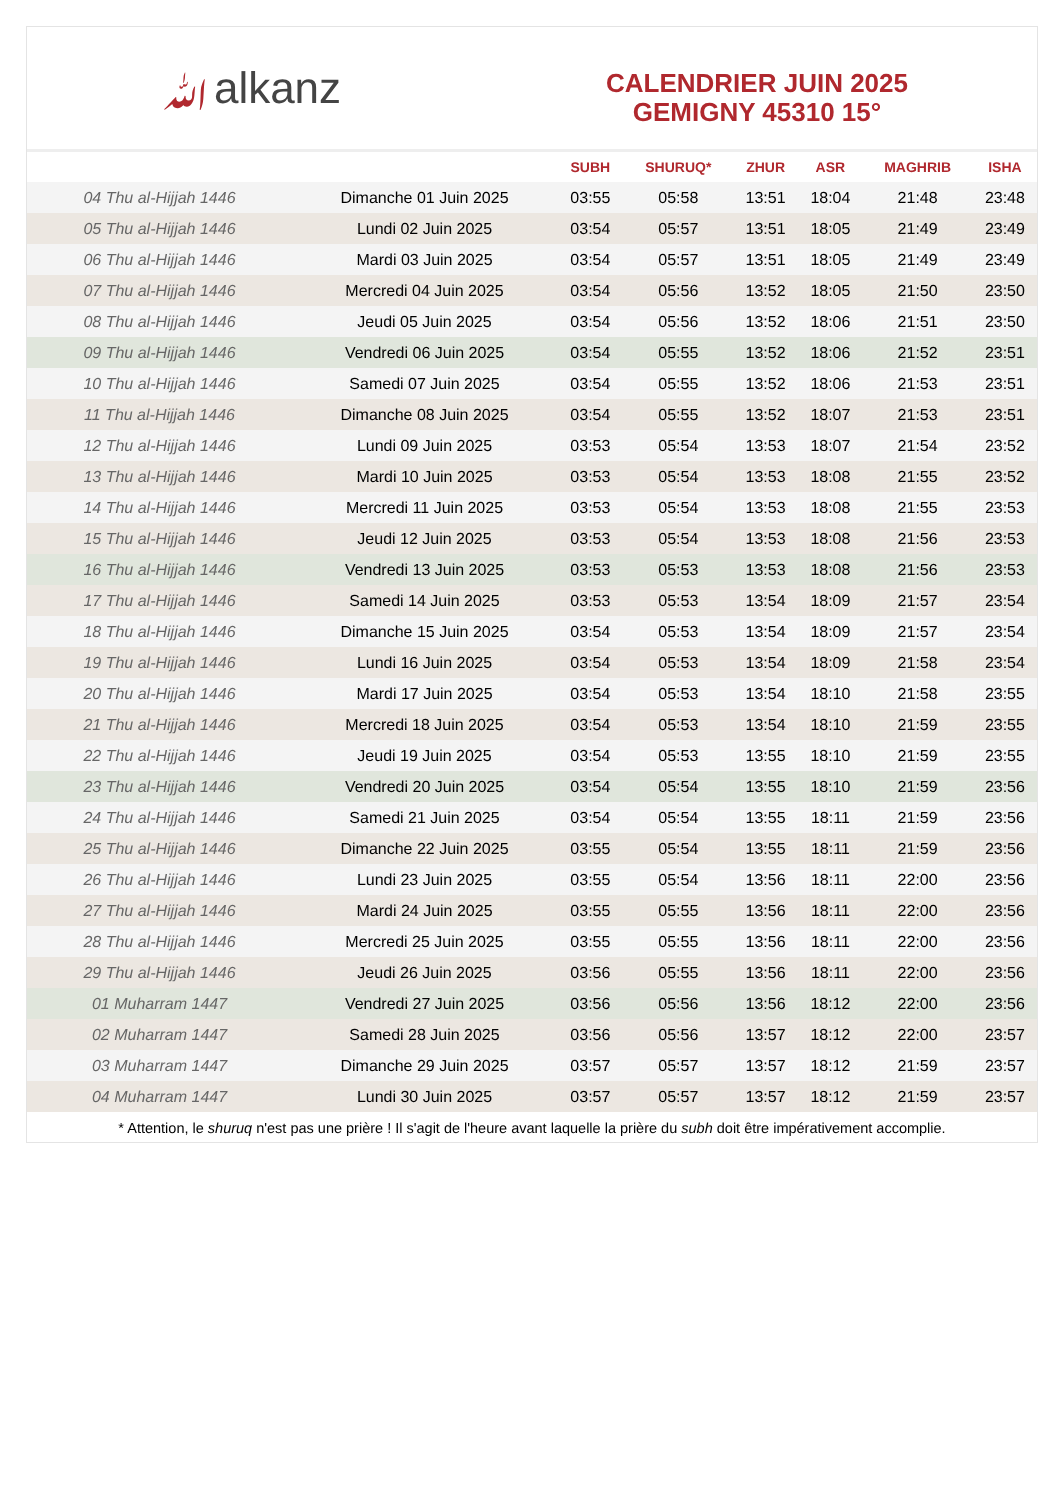ﷲalkanz
CALENDRIER JUIN 2025
GEMIGNY 45310 15°
| | | SUBH | SHURUQ* | ZHUR | ASR | MAGHRIB | ISHA |
| --- | --- | --- | --- | --- | --- | --- | --- |
| 04 Thu al-Hijjah 1446 | Dimanche 01 Juin 2025 | 03:55 | 05:58 | 13:51 | 18:04 | 21:48 | 23:48 |
| 05 Thu al-Hijjah 1446 | Lundi 02 Juin 2025 | 03:54 | 05:57 | 13:51 | 18:05 | 21:49 | 23:49 |
| 06 Thu al-Hijjah 1446 | Mardi 03 Juin 2025 | 03:54 | 05:57 | 13:51 | 18:05 | 21:49 | 23:49 |
| 07 Thu al-Hijjah 1446 | Mercredi 04 Juin 2025 | 03:54 | 05:56 | 13:52 | 18:05 | 21:50 | 23:50 |
| 08 Thu al-Hijjah 1446 | Jeudi 05 Juin 2025 | 03:54 | 05:56 | 13:52 | 18:06 | 21:51 | 23:50 |
| 09 Thu al-Hijjah 1446 | Vendredi 06 Juin 2025 | 03:54 | 05:55 | 13:52 | 18:06 | 21:52 | 23:51 |
| 10 Thu al-Hijjah 1446 | Samedi 07 Juin 2025 | 03:54 | 05:55 | 13:52 | 18:06 | 21:53 | 23:51 |
| 11 Thu al-Hijjah 1446 | Dimanche 08 Juin 2025 | 03:54 | 05:55 | 13:52 | 18:07 | 21:53 | 23:51 |
| 12 Thu al-Hijjah 1446 | Lundi 09 Juin 2025 | 03:53 | 05:54 | 13:53 | 18:07 | 21:54 | 23:52 |
| 13 Thu al-Hijjah 1446 | Mardi 10 Juin 2025 | 03:53 | 05:54 | 13:53 | 18:08 | 21:55 | 23:52 |
| 14 Thu al-Hijjah 1446 | Mercredi 11 Juin 2025 | 03:53 | 05:54 | 13:53 | 18:08 | 21:55 | 23:53 |
| 15 Thu al-Hijjah 1446 | Jeudi 12 Juin 2025 | 03:53 | 05:54 | 13:53 | 18:08 | 21:56 | 23:53 |
| 16 Thu al-Hijjah 1446 | Vendredi 13 Juin 2025 | 03:53 | 05:53 | 13:53 | 18:08 | 21:56 | 23:53 |
| 17 Thu al-Hijjah 1446 | Samedi 14 Juin 2025 | 03:53 | 05:53 | 13:54 | 18:09 | 21:57 | 23:54 |
| 18 Thu al-Hijjah 1446 | Dimanche 15 Juin 2025 | 03:54 | 05:53 | 13:54 | 18:09 | 21:57 | 23:54 |
| 19 Thu al-Hijjah 1446 | Lundi 16 Juin 2025 | 03:54 | 05:53 | 13:54 | 18:09 | 21:58 | 23:54 |
| 20 Thu al-Hijjah 1446 | Mardi 17 Juin 2025 | 03:54 | 05:53 | 13:54 | 18:10 | 21:58 | 23:55 |
| 21 Thu al-Hijjah 1446 | Mercredi 18 Juin 2025 | 03:54 | 05:53 | 13:54 | 18:10 | 21:59 | 23:55 |
| 22 Thu al-Hijjah 1446 | Jeudi 19 Juin 2025 | 03:54 | 05:53 | 13:55 | 18:10 | 21:59 | 23:55 |
| 23 Thu al-Hijjah 1446 | Vendredi 20 Juin 2025 | 03:54 | 05:54 | 13:55 | 18:10 | 21:59 | 23:56 |
| 24 Thu al-Hijjah 1446 | Samedi 21 Juin 2025 | 03:54 | 05:54 | 13:55 | 18:11 | 21:59 | 23:56 |
| 25 Thu al-Hijjah 1446 | Dimanche 22 Juin 2025 | 03:55 | 05:54 | 13:55 | 18:11 | 21:59 | 23:56 |
| 26 Thu al-Hijjah 1446 | Lundi 23 Juin 2025 | 03:55 | 05:54 | 13:56 | 18:11 | 22:00 | 23:56 |
| 27 Thu al-Hijjah 1446 | Mardi 24 Juin 2025 | 03:55 | 05:55 | 13:56 | 18:11 | 22:00 | 23:56 |
| 28 Thu al-Hijjah 1446 | Mercredi 25 Juin 2025 | 03:55 | 05:55 | 13:56 | 18:11 | 22:00 | 23:56 |
| 29 Thu al-Hijjah 1446 | Jeudi 26 Juin 2025 | 03:56 | 05:55 | 13:56 | 18:11 | 22:00 | 23:56 |
| 01 Muharram 1447 | Vendredi 27 Juin 2025 | 03:56 | 05:56 | 13:56 | 18:12 | 22:00 | 23:56 |
| 02 Muharram 1447 | Samedi 28 Juin 2025 | 03:56 | 05:56 | 13:57 | 18:12 | 22:00 | 23:57 |
| 03 Muharram 1447 | Dimanche 29 Juin 2025 | 03:57 | 05:57 | 13:57 | 18:12 | 21:59 | 23:57 |
| 04 Muharram 1447 | Lundi 30 Juin 2025 | 03:57 | 05:57 | 13:57 | 18:12 | 21:59 | 23:57 |
* Attention, le shuruq n'est pas une prière ! Il s'agit de l'heure avant laquelle la prière du subh doit être impérativement accomplie.